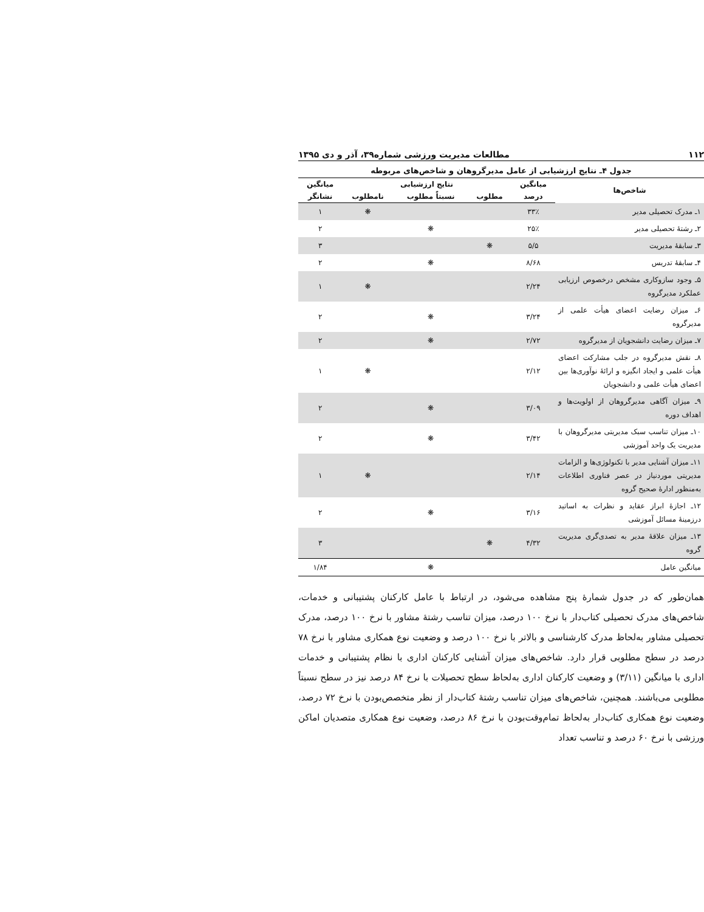۱۱۲ مطالعات مدیریت ورزشی شماره۳۹، آذر و دی ۱۳۹۵
جدول ۴ـ نتایج ارزشیابی از عامل مدیرگروهان و شاخص‌های مربوطه
| شاخص‌ها | میانگین | نتایج ارزشیابی | | | میانگین |
| --- | --- | --- | --- | --- | --- |
| | درصد | مطلوب | نسبتاً مطلوب | نامطلوب | نشانگر |
| ۱ـ مدرک تحصیلی مدیر | ۳۳٪ | | | ❋ | ۱ |
| ۲ـ رشتهٔ تحصیلی مدیر | ۲۵٪ | | ❋ | | ۲ |
| ۳ـ سابقهٔ مدیریت | ۵/۵ | ❋ | | | ۳ |
| ۴ـ سابقهٔ تدریس | ۸/۶۸ | | ❋ | | ۲ |
| ۵ـ وجود سازوکاری مشخص درخصوص ارزیابی عملکرد مدیرگروه | ۲/۲۴ | | | ❋ | ۱ |
| ۶ـ میزان رضایت اعضای هیأت علمی از مدیرگروه | ۳/۲۴ | | ❋ | | ۲ |
| ۷ـ میزان رضایت دانشجویان از مدیرگروه | ۲/۷۲ | | ❋ | | ۲ |
| ۸ـ نقش مدیرگروه در جلب مشارکت اعضای هیأت علمی و ایجاد انگیزه و ارائهٔ نوآوری‌ها بین اعضای هیأت علمی و دانشجویان | ۲/۱۲ | | | ❋ | ۱ |
| ۹ـ میزان آگاهی مدیرگروهان از اولویت‌ها و اهداف دوره | ۳/۰۹ | | ❋ | | ۲ |
| ۱۰ـ میزان تناسب سبک مدیریتی مدیرگروهان با مدیریت یک واحد آموزشی | ۳/۴۲ | | ❋ | | ۲ |
| ۱۱ـ میزان آشنایی مدیر با تکنولوژی‌ها و الزامات مدیریتی موردنیاز در عصر فناوری اطلاعات به‌منظور ادارهٔ صحیح گروه | ۲/۱۴ | | | ❋ | ۱ |
| ۱۲ـ اجازهٔ ابراز عقاید و نظرات به اساتید درزمینهٔ مسائل آموزشی | ۳/۱۶ | | ❋ | | ۲ |
| ۱۳ـ میزان علاقهٔ مدیر به تصدی‌گری مدیریت گروه | ۴/۳۲ | ❋ | | | ۳ |
| میانگین عامل | | | ❋ | | ۱/۸۴ |
همان‌طور که در جدول شمارهٔ پنج مشاهده می‌شود، در ارتباط با عامل کارکنان پشتیبانی و خدمات، شاخص‌های مدرک تحصیلی کتاب‌دار با نرخ ۱۰۰ درصد، میزان تناسب رشتهٔ مشاور با نرخ ۱۰۰ درصد، مدرک تحصیلی مشاور به‌لحاظ مدرک کارشناسی و بالاتر با نرخ ۱۰۰ درصد و وضعیت نوع همکاری مشاور با نرخ ۷۸ درصد در سطح مطلوبی قرار دارد. شاخص‌های میزان آشنایی کارکنان اداری با نظام پشتیبانی و خدمات اداری با میانگین (۳/۱۱) و وضعیت کارکنان اداری به‌لحاظ سطح تحصیلات با نرخ ۸۴ درصد نیز در سطح نسبتاً مطلوبی می‌باشند. همچنین، شاخص‌های میزان تناسب رشتهٔ کتاب‌دار از نظر متخصص‌بودن با نرخ ۷۲ درصد، وضعیت نوع همکاری کتاب‌دار به‌لحاظ تمام‌وقت‌بودن با نرخ ۸۶ درصد، وضعیت نوع همکاری متصدیان اماکن ورزشی با نرخ ۶۰ درصد و تناسب تعداد